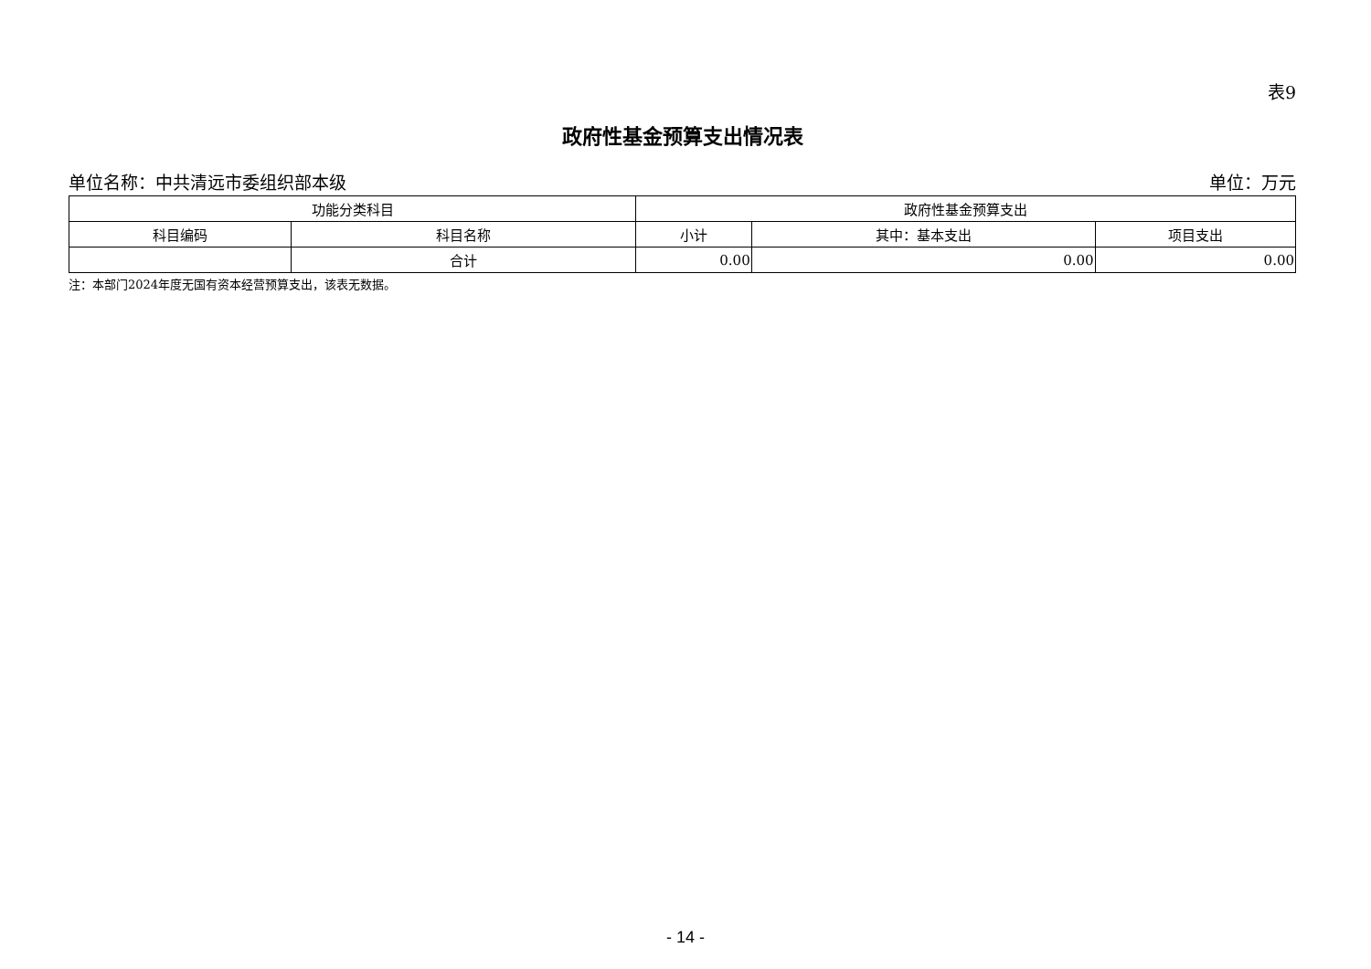表9
政府性基金预算支出情况表
单位名称：中共清远市委组织部本级 单位：万元
| 功能分类科目 | | 政府性基金预算支出 | | |
| --- | --- | --- | --- | --- |
| 科目编码 | 科目名称 | 小计 | 其中：基本支出 | 项目支出 |
| | 合计 | 0.00 | 0.00 | 0.00 |
注：本部门2024年度无国有资本经营预算支出，该表无数据。
- 14 -